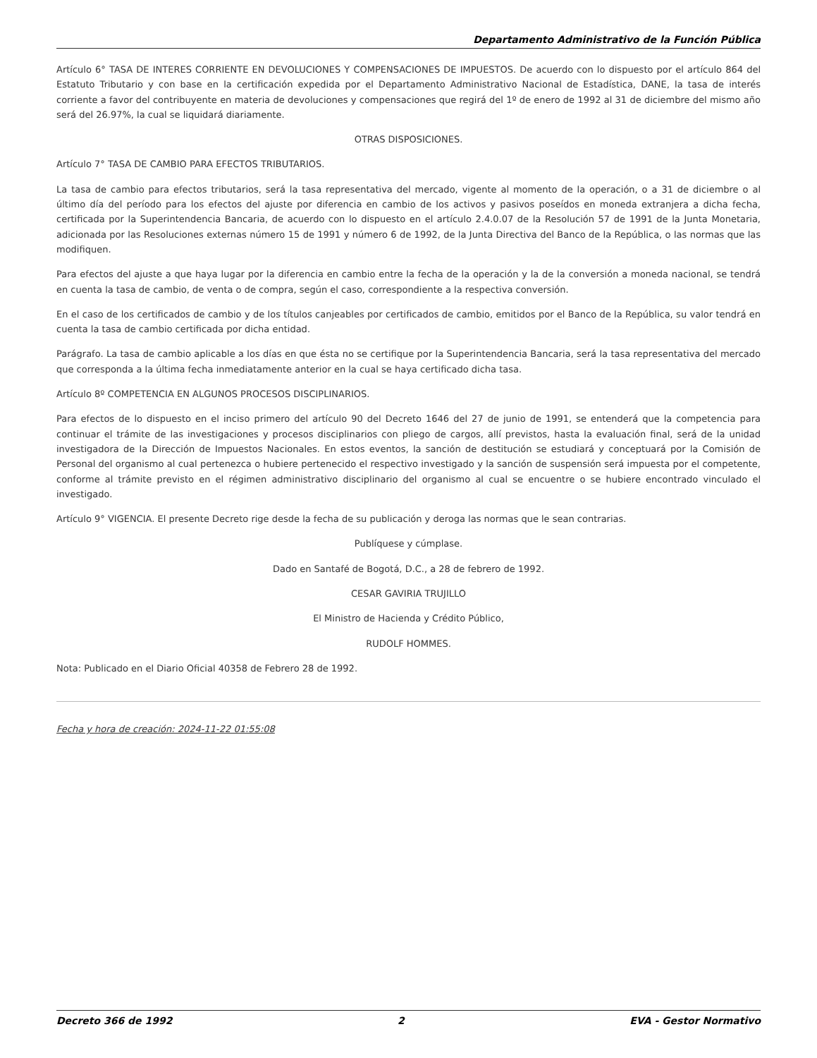Departamento Administrativo de la Función Pública
Artículo 6° TASA DE INTERES CORRIENTE EN DEVOLUCIONES Y COMPENSACIONES DE IMPUESTOS. De acuerdo con lo dispuesto por el artículo 864 del Estatuto Tributario y con base en la certificación expedida por el Departamento Administrativo Nacional de Estadística, DANE, la tasa de interés corriente a favor del contribuyente en materia de devoluciones y compensaciones que regirá del 1º de enero de 1992 al 31 de diciembre del mismo año será del 26.97%, la cual se liquidará diariamente.
OTRAS DISPOSICIONES.
Artículo 7° TASA DE CAMBIO PARA EFECTOS TRIBUTARIOS.
La tasa de cambio para efectos tributarios, será la tasa representativa del mercado, vigente al momento de la operación, o a 31 de diciembre o al último día del período para los efectos del ajuste por diferencia en cambio de los activos y pasivos poseídos en moneda extranjera a dicha fecha, certificada por la Superintendencia Bancaria, de acuerdo con lo dispuesto en el artículo 2.4.0.07 de la Resolución 57 de 1991 de la Junta Monetaria, adicionada por las Resoluciones externas número 15 de 1991 y número 6 de 1992, de la Junta Directiva del Banco de la República, o las normas que las modifiquen.
Para efectos del ajuste a que haya lugar por la diferencia en cambio entre la fecha de la operación y la de la conversión a moneda nacional, se tendrá en cuenta la tasa de cambio, de venta o de compra, según el caso, correspondiente a la respectiva conversión.
En el caso de los certificados de cambio y de los títulos canjeables por certificados de cambio, emitidos por el Banco de la República, su valor tendrá en cuenta la tasa de cambio certificada por dicha entidad.
Parágrafo. La tasa de cambio aplicable a los días en que ésta no se certifique por la Superintendencia Bancaria, será la tasa representativa del mercado que corresponda a la última fecha inmediatamente anterior en la cual se haya certificado dicha tasa.
Artículo 8º COMPETENCIA EN ALGUNOS PROCESOS DISCIPLINARIOS.
Para efectos de lo dispuesto en el inciso primero del artículo 90 del Decreto 1646 del 27 de junio de 1991, se entenderá que la competencia para continuar el trámite de las investigaciones y procesos disciplinarios con pliego de cargos, allí previstos, hasta la evaluación final, será de la unidad investigadora de la Dirección de Impuestos Nacionales. En estos eventos, la sanción de destitución se estudiará y conceptuará por la Comisión de Personal del organismo al cual pertenezca o hubiere pertenecido el respectivo investigado y la sanción de suspensión será impuesta por el competente, conforme al trámite previsto en el régimen administrativo disciplinario del organismo al cual se encuentre o se hubiere encontrado vinculado el investigado.
Artículo 9° VIGENCIA. El presente Decreto rige desde la fecha de su publicación y deroga las normas que le sean contrarias.
Publíquese y cúmplase.
Dado en Santafé de Bogotá, D.C., a 28 de febrero de 1992.
CESAR GAVIRIA TRUJILLO
El Ministro de Hacienda y Crédito Público,
RUDOLF HOMMES.
Nota: Publicado en el Diario Oficial 40358 de Febrero 28 de 1992.
Fecha y hora de creación: 2024-11-22 01:55:08
Decreto 366 de 1992 2 EVA - Gestor Normativo